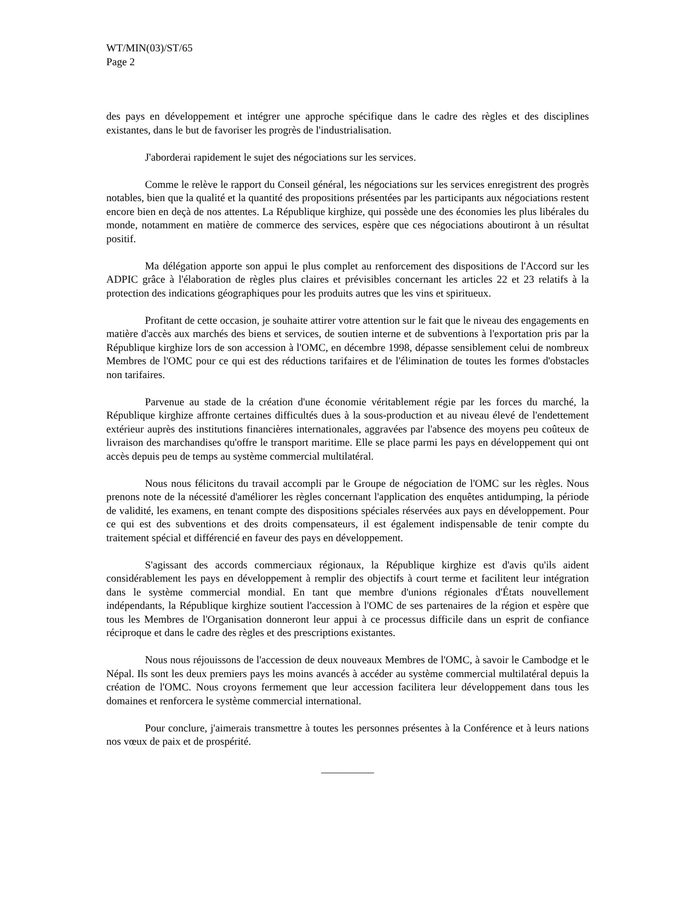WT/MIN(03)/ST/65
Page 2
des pays en développement et intégrer une approche spécifique dans le cadre des règles et des disciplines existantes, dans le but de favoriser les progrès de l'industrialisation.
J'aborderai rapidement le sujet des négociations sur les services.
Comme le relève le rapport du Conseil général, les négociations sur les services enregistrent des progrès notables, bien que la qualité et la quantité des propositions présentées par les participants aux négociations restent encore bien en deçà de nos attentes. La République kirghize, qui possède une des économies les plus libérales du monde, notamment en matière de commerce des services, espère que ces négociations aboutiront à un résultat positif.
Ma délégation apporte son appui le plus complet au renforcement des dispositions de l'Accord sur les ADPIC grâce à l'élaboration de règles plus claires et prévisibles concernant les articles 22 et 23 relatifs à la protection des indications géographiques pour les produits autres que les vins et spiritueux.
Profitant de cette occasion, je souhaite attirer votre attention sur le fait que le niveau des engagements en matière d'accès aux marchés des biens et services, de soutien interne et de subventions à l'exportation pris par la République kirghize lors de son accession à l'OMC, en décembre 1998, dépasse sensiblement celui de nombreux Membres de l'OMC pour ce qui est des réductions tarifaires et de l'élimination de toutes les formes d'obstacles non tarifaires.
Parvenue au stade de la création d'une économie véritablement régie par les forces du marché, la République kirghize affronte certaines difficultés dues à la sous-production et au niveau élevé de l'endettement extérieur auprès des institutions financières internationales, aggravées par l'absence des moyens peu coûteux de livraison des marchandises qu'offre le transport maritime. Elle se place parmi les pays en développement qui ont accès depuis peu de temps au système commercial multilatéral.
Nous nous félicitons du travail accompli par le Groupe de négociation de l'OMC sur les règles. Nous prenons note de la nécessité d'améliorer les règles concernant l'application des enquêtes antidumping, la période de validité, les examens, en tenant compte des dispositions spéciales réservées aux pays en développement. Pour ce qui est des subventions et des droits compensateurs, il est également indispensable de tenir compte du traitement spécial et différencié en faveur des pays en développement.
S'agissant des accords commerciaux régionaux, la République kirghize est d'avis qu'ils aident considérablement les pays en développement à remplir des objectifs à court terme et facilitent leur intégration dans le système commercial mondial. En tant que membre d'unions régionales d'États nouvellement indépendants, la République kirghize soutient l'accession à l'OMC de ses partenaires de la région et espère que tous les Membres de l'Organisation donneront leur appui à ce processus difficile dans un esprit de confiance réciproque et dans le cadre des règles et des prescriptions existantes.
Nous nous réjouissons de l'accession de deux nouveaux Membres de l'OMC, à savoir le Cambodge et le Népal. Ils sont les deux premiers pays les moins avancés à accéder au système commercial multilatéral depuis la création de l'OMC. Nous croyons fermement que leur accession facilitera leur développement dans tous les domaines et renforcera le système commercial international.
Pour conclure, j'aimerais transmettre à toutes les personnes présentes à la Conférence et à leurs nations nos vœux de paix et de prospérité.
__________